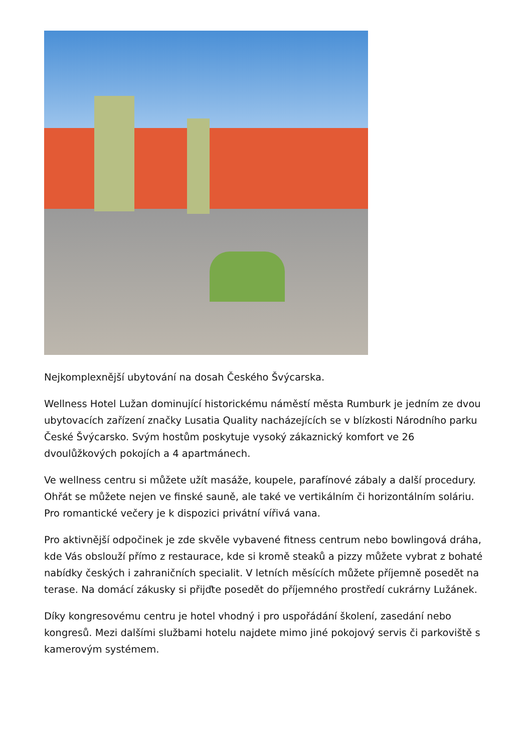Nejkomplexnější ubytování na dosah Českého Švýcarska.
Wellness Hotel Lužan dominující historickému náměstí města Rumburk je jedním ze dvou ubytovacích zařízení značky Lusatia Quality nacházejících se v blízkosti Národního parku České Švýcarsko. Svým hostům poskytuje vysoký zákaznický komfort ve 26 dvoulůžkových pokojích a 4 apartmánech.
Ve wellness centru si můžete užít masáže, koupele, parafínové zábaly a další procedury. Ohřát se můžete nejen ve finské sauně, ale také ve vertikálním či horizontálním soláriu. Pro romantické večery je k dispozici privátní vířivá vana.
Pro aktivnější odpočinek je zde skvěle vybavené fitness centrum nebo bowlingová dráha, kde Vás obslouží přímo z restaurace, kde si kromě steaků a pizzy můžete vybrat z bohaté nabídky českých i zahraničních specialit. V letních měsících můžete příjemně posedět na terase. Na domácí zákusky si přijďte posedět do příjemného prostředí cukrárny Lužánek.
Díky kongresovému centru je hotel vhodný i pro uspořádání školení, zasedání nebo kongresů. Mezi dalšími službami hotelu najdete mimo jiné pokojový servis či parkoviště s kamerovým systémem.